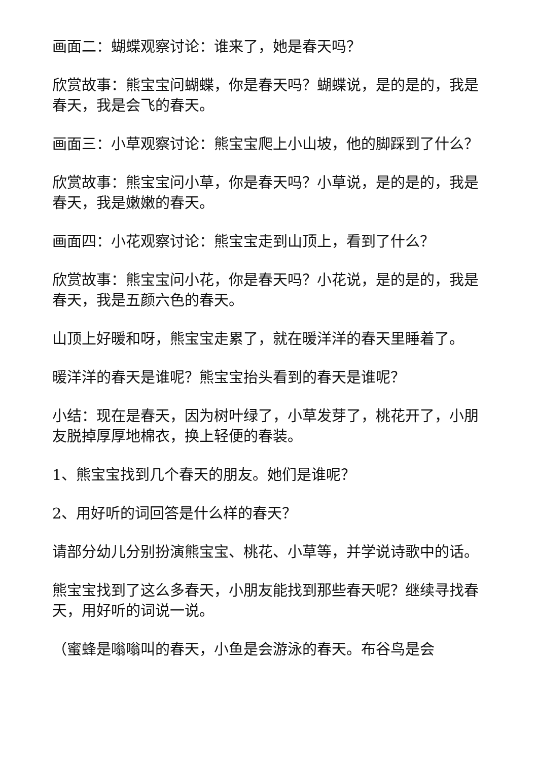画面二：蝴蝶观察讨论：谁来了，她是春天吗？
欣赏故事：熊宝宝问蝴蝶，你是春天吗？蝴蝶说，是的是的，我是春天，我是会飞的春天。
画面三：小草观察讨论：熊宝宝爬上小山坡，他的脚踩到了什么？
欣赏故事：熊宝宝问小草，你是春天吗？小草说，是的是的，我是春天，我是嫩嫩的春天。
画面四：小花观察讨论：熊宝宝走到山顶上，看到了什么？
欣赏故事：熊宝宝问小花，你是春天吗？小花说，是的是的，我是春天，我是五颜六色的春天。
山顶上好暖和呀，熊宝宝走累了，就在暖洋洋的春天里睡着了。
暖洋洋的春天是谁呢？熊宝宝抬头看到的春天是谁呢？
小结：现在是春天，因为树叶绿了，小草发芽了，桃花开了，小朋友脱掉厚厚地棉衣，换上轻便的春装。
1、熊宝宝找到几个春天的朋友。她们是谁呢？
2、用好听的词回答是什么样的春天？
请部分幼儿分别扮演熊宝宝、桃花、小草等，并学说诗歌中的话。
熊宝宝找到了这么多春天，小朋友能找到那些春天呢？继续寻找春天，用好听的词说一说。
（蜜蜂是嗡嗡叫的春天，小鱼是会游泳的春天。布谷鸟是会